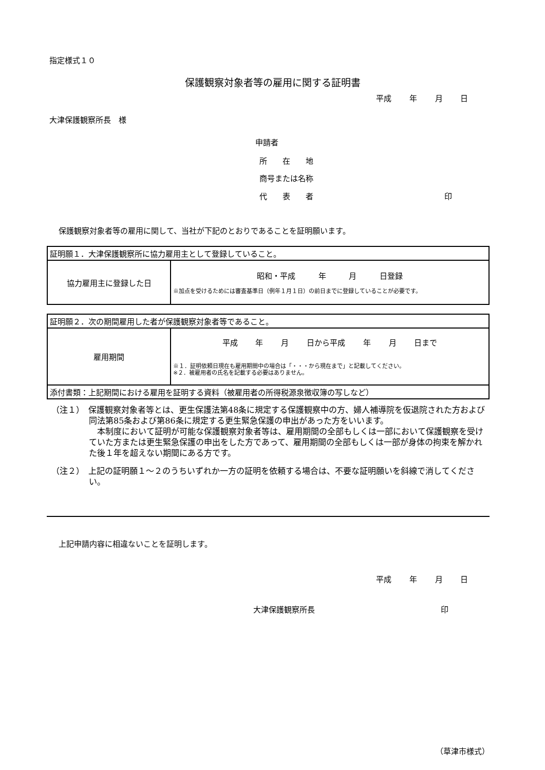指定様式１０
保護観察対象者等の雇用に関する証明書
平成 年 月 日
大津保護観察所長　様
申請者
所　　在　　地
商号または名称
代　　表　　者 印
保護観察対象者等の雇用に関して、当社が下記のとおりであることを証明願います。
| 証明願１．大津保護観察所に協力雇用主として登録していること。 | |
| 協力雇用主に登録した日 | 昭和・平成 年 月 日登録 ※加点を受けるためには審査基準日（例年１月１日）の前日までに登録していることが必要です。 |
| 証明願２．次の期間雇用した者が保護観察対象者等であること。 | |
| 雇用期間 | 平成 年 月 日から平成 年 月 日まで ※１．証明依頼日現在も雇用期間中の場合は「・・・から現在まで」と記載してください。 ※２．被雇用者の氏名を記載する必要はありません。 |
| 添付書類：上記期間における雇用を証明する資料（被雇用者の所得税源泉徴収簿の写しなど） | |
（注１）　保護観察対象者等とは、更生保護法第48条に規定する保護観察中の方、婦人補導院を仮退院された方および同法第85条および第86条に規定する更生緊急保護の申出があった方をいいます。
　本制度において証明が可能な保護観察対象者等は、雇用期間の全部もしくは一部において保護観察を受けていた方または更生緊急保護の申出をした方であって、雇用期間の全部もしくは一部が身体の拘束を解かれた後１年を超えない期間にある方です。
（注２）　上記の証明願１～２のうちいずれか一方の証明を依頼する場合は、不要な証明願いを斜線で消してください。
上記申請内容に相違ないことを証明します。
平成 年 月 日
大津保護観察所長 印
（草津市様式）